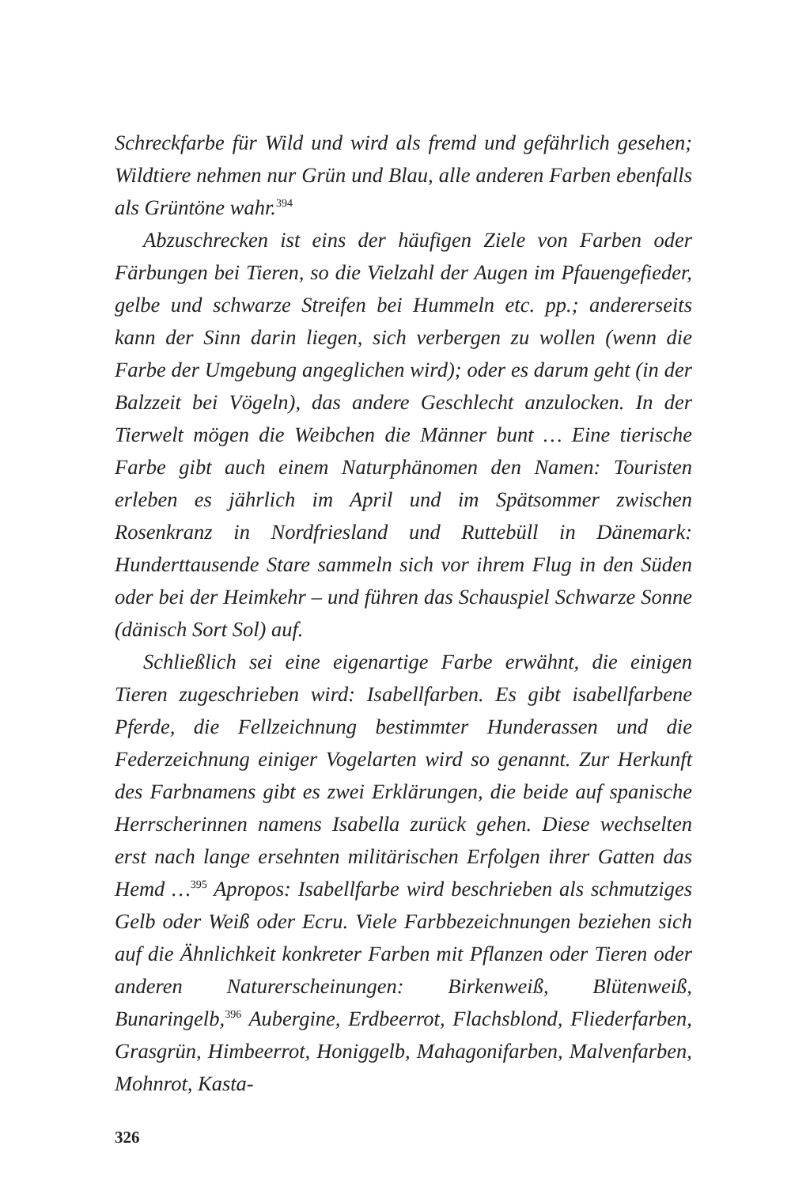Schreckfarbe für Wild und wird als fremd und gefährlich gesehen; Wildtiere nehmen nur Grün und Blau, alle anderen Farben ebenfalls als Grüntöne wahr.<sup>394</sup>
Abzuschrecken ist eins der häufigen Ziele von Farben oder Färbungen bei Tieren, so die Vielzahl der Augen im Pfauengefieder, gelbe und schwarze Streifen bei Hummeln etc. pp.; andererseits kann der Sinn darin liegen, sich verbergen zu wollen (wenn die Farbe der Umgebung angeglichen wird); oder es darum geht (in der Balzzeit bei Vögeln), das andere Geschlecht anzulocken. In der Tierwelt mögen die Weibchen die Männer bunt … Eine tierische Farbe gibt auch einem Naturphänomen den Namen: Touristen erleben es jährlich im April und im Spätsommer zwischen Rosenkranz in Nordfriesland und Ruttebüll in Dänemark: Hunderttausende Stare sammeln sich vor ihrem Flug in den Süden oder bei der Heimkehr – und führen das Schauspiel Schwarze Sonne (dänisch Sort Sol) auf.
Schließlich sei eine eigenartige Farbe erwähnt, die einigen Tieren zugeschrieben wird: Isabellfarben. Es gibt isabellfarbene Pferde, die Fellzeichnung bestimmter Hunderassen und die Federzeichnung einiger Vogelarten wird so genannt. Zur Herkunft des Farbnamens gibt es zwei Erklärungen, die beide auf spanische Herrscherinnen namens Isabella zurück gehen. Diese wechselten erst nach lange ersehnten militärischen Erfolgen ihrer Gatten das Hemd …<sup>395</sup> Apropos: Isabellfarbe wird beschrieben als schmutziges Gelb oder Weiß oder Ecru. Viele Farbbezeichnungen beziehen sich auf die Ähnlichkeit konkreter Farben mit Pflanzen oder Tieren oder anderen Naturerscheinungen: Birkenweiß, Blütenweiß, Bunaringelb,<sup>396</sup> Aubergine, Erdbeerrot, Flachsblond, Fliederfarben, Grasgrün, Himbeerrot, Honiggelb, Mahagonifarben, Malvenfarben, Mohnrot, Kasta-
326